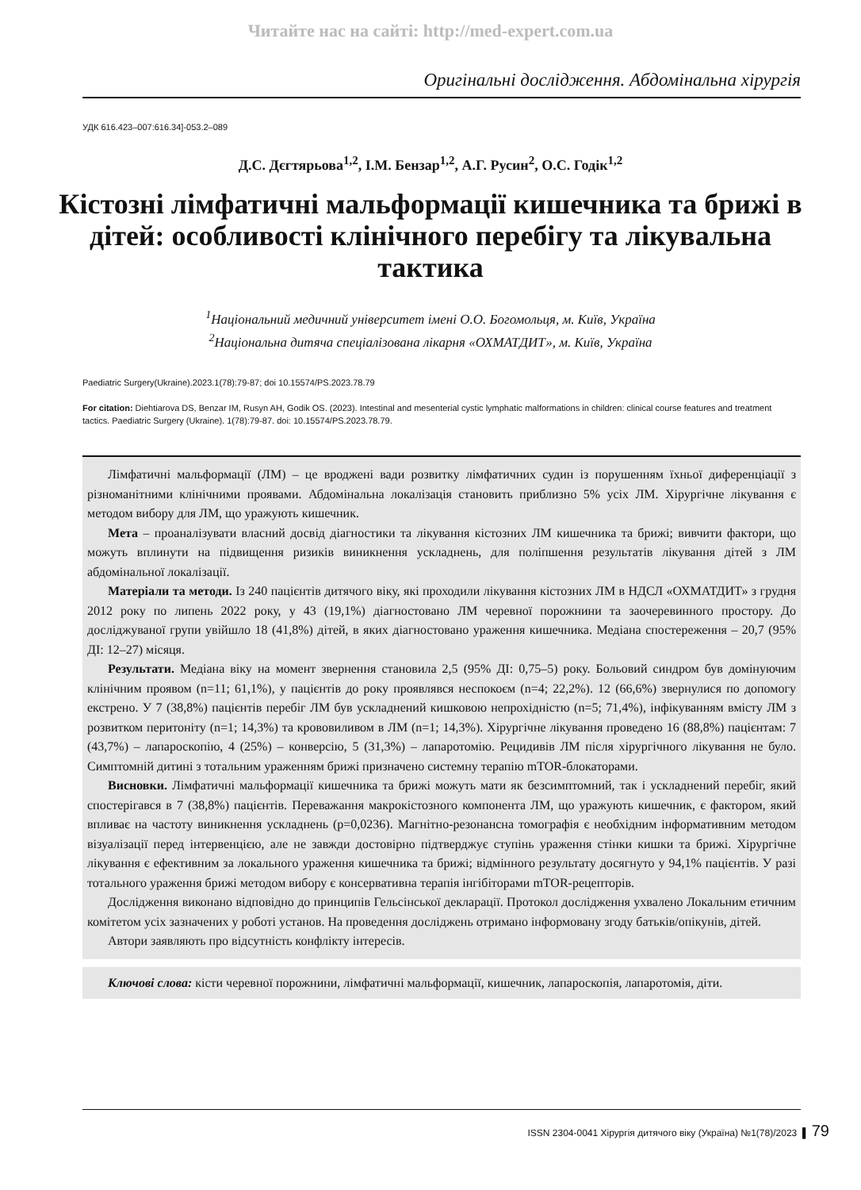Читайте нас на сайті: http://med-expert.com.ua
Оригінальні дослідження. Абдомінальна хірургія
УДК 616.423–007:616.34]-053.2–089
Д.С. Дєгтярьова<sup>1,2</sup>, І.М. Бензар<sup>1,2</sup>, А.Г. Русин<sup>2</sup>, О.С. Годік<sup>1,2</sup>
Кістозні лімфатичні мальформації кишечника та брижі в дітей: особливості клінічного перебігу та лікувальна тактика
<sup>1</sup> Національний медичний університет імені О.О. Богомольця, м. Київ, Україна
<sup>2</sup> Національна дитяча спеціалізована лікарня «ОХМАТДИТ», м. Київ, Україна
Paediatric Surgery(Ukraine).2023.1(78):79-87; doi 10.15574/PS.2023.78.79
For citation: Diehtiarova DS, Benzar IM, Rusyn AH, Godik OS. (2023). Intestinal and mesenterial cystic lymphatic malformations in children: clinical course features and treatment tactics. Paediatric Surgery (Ukraine). 1(78):79-87. doi: 10.15574/PS.2023.78.79.
Лімфатичні мальформації (ЛМ) – це вроджені вади розвитку лімфатичних судин із порушенням їхньої диференціації з різноманітними клінічними проявами. Абдомінальна локалізація становить приблизно 5% усіх ЛМ. Хірургічне лікування є методом вибору для ЛМ, що уражують кишечник.
Мета – проаналізувати власний досвід діагностики та лікування кістозних ЛМ кишечника та брижі; вивчити фактори, що можуть вплинути на підвищення ризиків виникнення ускладнень, для поліпшення результатів лікування дітей з ЛМ абдомінальної локалізації.
Матеріали та методи. Із 240 пацієнтів дитячого віку, які проходили лікування кістозних ЛМ в НДСЛ «ОХМАТДИТ» з грудня 2012 року по липень 2022 року, у 43 (19,1%) діагностовано ЛМ черевної порожнини та заочеревинного простору. До досліджуваної групи увійшло 18 (41,8%) дітей, в яких діагностовано ураження кишечника. Медіана спостереження – 20,7 (95% ДІ: 12–27) місяця.
Результати. Медіана віку на момент звернення становила 2,5 (95% ДІ: 0,75–5) року. Больовий синдром був домінуючим клінічним проявом (n=11; 61,1%), у пацієнтів до року проявлявся неспокоєм (n=4; 22,2%). 12 (66,6%) звернулися по допомогу екстрено. У 7 (38,8%) пацієнтів перебіг ЛМ був ускладнений кишковою непрохідністю (n=5; 71,4%), інфікуванням вмісту ЛМ з розвитком перитоніту (n=1; 14,3%) та крововиливом в ЛМ (n=1; 14,3%). Хірургічне лікування проведено 16 (88,8%) пацієнтам: 7 (43,7%) – лапароскопію, 4 (25%) – конверсію, 5 (31,3%) – лапаротомію. Рецидивів ЛМ після хірургічного лікування не було. Симптомній дитині з тотальним ураженням брижі призначено системну терапію mTOR-блокаторами.
Висновки. Лімфатичні мальформації кишечника та брижі можуть мати як безсимптомний, так і ускладнений перебіг, який спостерігався в 7 (38,8%) пацієнтів. Переважання макрокістозного компонента ЛМ, що уражують кишечник, є фактором, який впливає на частоту виникнення ускладнень (p=0,0236). Магнітно-резонансна томографія є необхідним інформативним методом візуалізації перед інтервенцією, але не завжди достовірно підтверджує ступінь ураження стінки кишки та брижі. Хірургічне лікування є ефективним за локального ураження кишечника та брижі; відмінного результату досягнуто у 94,1% пацієнтів. У разі тотального ураження брижі методом вибору є консервативна терапія інгібіторами mTOR-рецепторів.
Дослідження виконано відповідно до принципів Гельсінської декларації. Протокол дослідження ухвалено Локальним етичним комітетом усіх зазначених у роботі установ. На проведення досліджень отримано інформовану згоду батьків/опікунів, дітей.
Автори заявляють про відсутність конфлікту інтересів.
Ключові слова: кісти черевної порожнини, лімфатичні мальформації, кишечник, лапароскопія, лапаротомія, діти.
ISSN 2304-0041 Хірургія дитячого віку (Україна) №1(78)/2023 ▌ 79